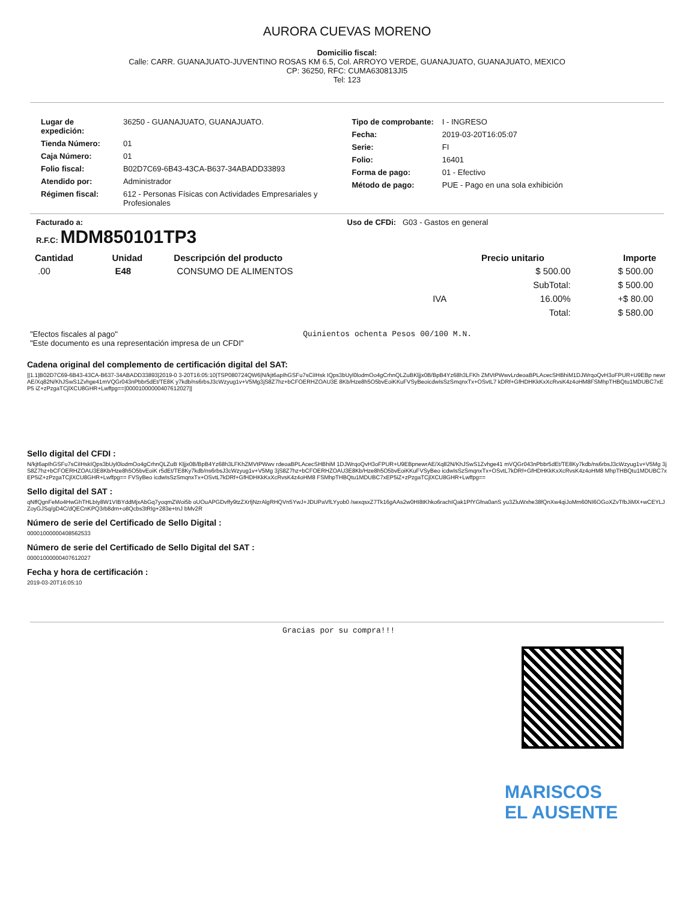AURORA CUEVAS MORENO
Domicilio fiscal:
Calle: CARR. GUANAJUATO-JUVENTINO ROSAS KM 6.5, Col. ARROYO VERDE, GUANAJUATO, GUANAJUATO, MEXICO
CP: 36250, RFC: CUMA630813JI5
Tel: 123
| Lugar de expedición: | 36250 - GUANAJUATO, GUANAJUATO. |
| Tienda Número: | 01 |
| Caja Número: | 01 |
| Folio fiscal: | B02D7C69-6B43-43CA-B637-34ABADD33893 |
| Atendido por: | Administrador |
| Régimen fiscal: | 612 - Personas Físicas con Actividades Empresariales y Profesionales |
| Tipo de comprobante: | I - INGRESO |
| Fecha: | 2019-03-20T16:05:07 |
| Serie: | FI |
| Folio: | 16401 |
| Forma de pago: | 01 - Efectivo |
| Método de pago: | PUE - Pago en una sola exhibición |
Facturado a:
R.F.C: MDM850101TP3
Uso de CFDi: G03 - Gastos en general
| Cantidad | Unidad | Descripción del producto | | Precio unitario | Importe |
| --- | --- | --- | --- | --- | --- |
| .00 | E48 | CONSUMO DE ALIMENTOS | | $ 500.00 | $ 500.00 |
| | | | | SubTotal: | $ 500.00 |
| | | | IVA | 16.00% | +$ 80.00 |
| | | | | Total: | $ 580.00 |
"Efectos fiscales al pago"
"Este documento es una representación impresa de un CFDI"
Quinientos ochenta Pesos 00/100 M.N.
Cadena original del complemento de certificación digital del SAT:
||1.1|B02D7C69-6B43-43CA-B637-34ABADD33893|2019-0 3-20T16:05:10|TSP080724QW6|N/kjt6apIhGSFu7sCiIHsk IQps3bUyl0lodmOo4gCrhnQLZuBKljjx0B/BpB4Yz68h3LFKh ZMVtPWwvLrdeoaBPLAcecSHBhiM1DJWrqoQvH3oFPUR+U9EBp newrAE/Xq82N/KhJSwS1Zvhge41mVQGr043nPbbr5dEt/TE8K y7kdb/ns6rbsJ3cWzyug1v+V5Mg3jS8Z7hz+bCFOERHZOAU3E 8Kb/Hze8h5O5bvEoiKKuFVSyBeoicdwIsSzSmqnxTx+OSvtL7 kDRf+GfHDHKkKxXcRvsK4z4oHM8FSMhpTHBQtu1MDUBC7xEP5 iZ+zPzgaTCjlXCU8GHR+Lwffpg==|00001000000407612027||
Sello digital del CFDI :
N/kjt6apIhGSFu7sCiIHskIQps3bUyl0lodmOo4gCrhnQLZuB Kljjx0B/BpB4Yz68h3LFKhZMVtPWwv rdeoaBPLAcecSHBhiM 1DJWrqoQvH3oFPUR+U9EBpnewrAE/Xq82N/KhJSwS1Zvhge41 mVQGr043nPbbr5dEt/TE8Ky7kdb/ns6rbsJ3cWzyug1v+V5Mg 3jS8Z7hz+bCFOERHZOAU3E8Kb/Hze8h5O5bvEoiK r5dEt/TE8Ky7kdb/ns6rbsJ3cWzyug1v+V5Mg 3jS8Z7hz+bCFOERHZOAU3E8Kb/Hze8h5O5bvEoiKKuFVSyBeo icdwIsSzSmqnxTx+OSvtL7kDRf+GfHDHKkKxXcRvsK4z4oHM8 MhpTHBQtu1MDUBC7xEP5iZ+zPzgaTCjlXCU8GHR+Lwffpg== FVSyBeo icdwIsSzSmqnxTx+OSvtL7kDRf+GfHDHKkKxXcRvsK4z4oHM8 FSMhpTHBQtu1MDUBC7xEP5iZ+zPzgaTCjlXCU8GHR+Lwffpg==
Sello digital del SAT :
qNffQgnFeMo4HwGhTHLbIy8W1VIBYddMjxAbGq7yoqmZWoi5b oUOuAPGDvffy9tzZXrfjNzrAlgRHQVn5YwJ+JDUPaVfLYyob0 /sexqsxZ7Tk16gAAs2w0HI8tKhko6rachIQak1PfYGfna0anS yu3ZluWxhe38fQnXw4qiJoMm60NI6OGoXZvTfbJiMX+wCEYLJ ZoyGJSq/gD4C/dQECnKPQ3rb8drn+o8Qcbs3tRIg+283e+tnJ bMv2R
Número de serie del Certificado de Sello Digital :
00001000000408562533
Número de serie del Certificado de Sello Digital del SAT :
00001000000407612027
Fecha y hora de certificación :
2019-03-20T16:05:10
Gracias por su compra!!!
MARISCOS
EL AUSENTE